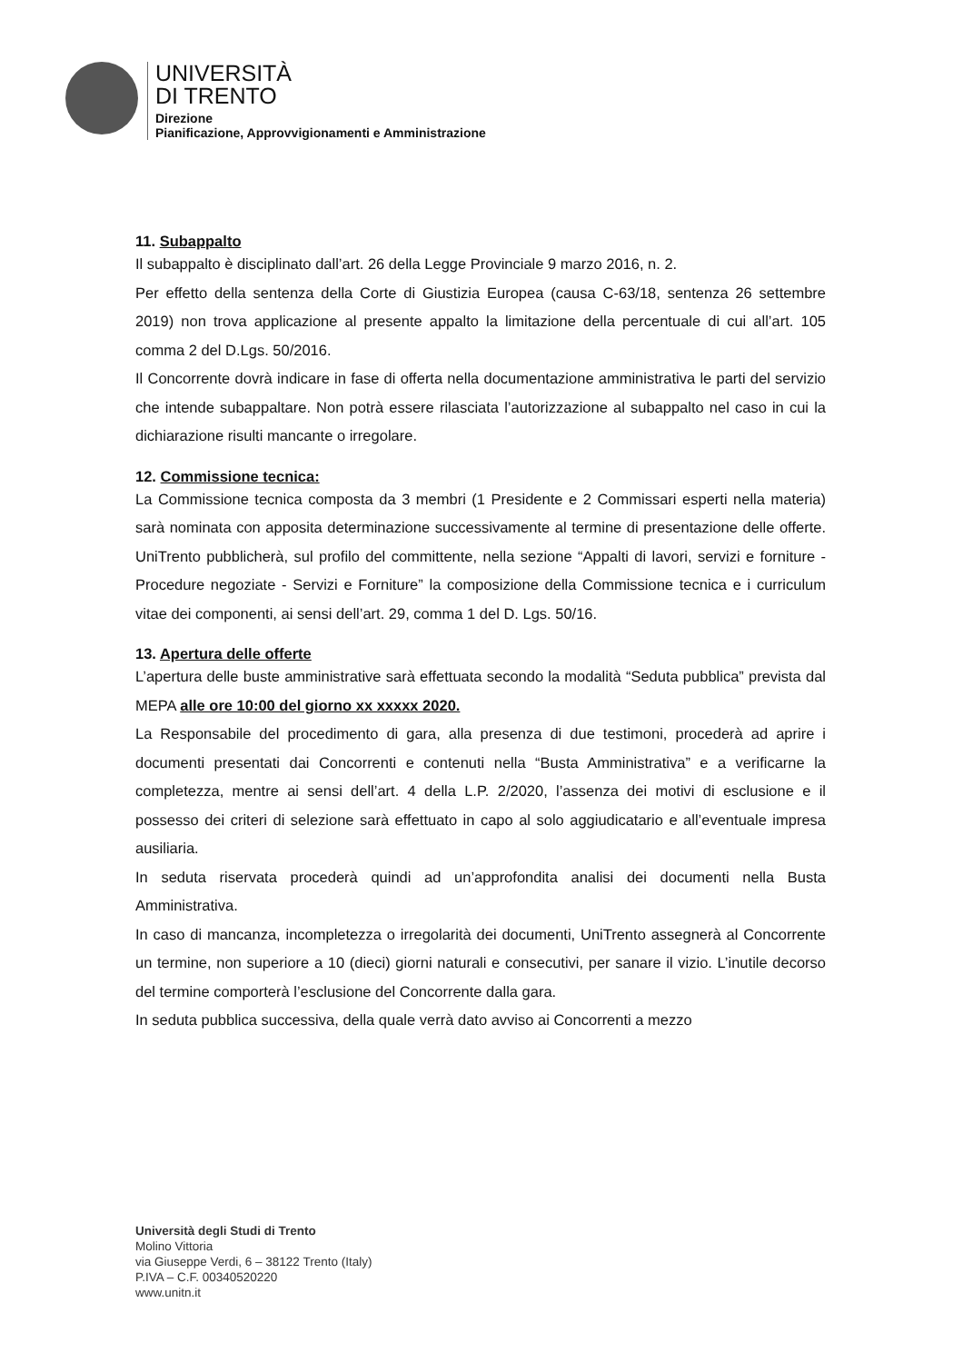UNIVERSITÀ
DI TRENTO
Direzione
Pianificazione, Approvvigionamenti e Amministrazione
11. Subappalto
Il subappalto è disciplinato dall’art. 26 della Legge Provinciale 9 marzo 2016, n. 2.
Per effetto della sentenza della Corte di Giustizia Europea (causa C-63/18, sentenza 26 settembre 2019) non trova applicazione al presente appalto la limitazione della percentuale di cui all’art. 105 comma 2 del D.Lgs. 50/2016.
Il Concorrente dovrà indicare in fase di offerta nella documentazione amministrativa le parti del servizio che intende subappaltare. Non potrà essere rilasciata l’autorizzazione al subappalto nel caso in cui la dichiarazione risulti mancante o irregolare.
12. Commissione tecnica:
La Commissione tecnica composta da 3 membri (1 Presidente e 2 Commissari esperti nella materia) sarà nominata con apposita determinazione successivamente al termine di presentazione delle offerte. UniTrento pubblicherà, sul profilo del committente, nella sezione “Appalti di lavori, servizi e forniture - Procedure negoziate - Servizi e Forniture” la composizione della Commissione tecnica e i curriculum vitae dei componenti, ai sensi dell’art. 29, comma 1 del D. Lgs. 50/16.
13. Apertura delle offerte
L’apertura delle buste amministrative sarà effettuata secondo la modalità “Seduta pubblica” prevista dal MEPA alle ore 10:00 del giorno xx xxxxx 2020.
La Responsabile del procedimento di gara, alla presenza di due testimoni, procederà ad aprire i documenti presentati dai Concorrenti e contenuti nella “Busta Amministrativa” e a verificarne la completezza, mentre ai sensi dell’art. 4 della L.P. 2/2020, l’assenza dei motivi di esclusione e il possesso dei criteri di selezione sarà effettuato in capo al solo aggiudicatario e all’eventuale impresa ausiliaria.
In seduta riservata procederà quindi ad un’approfondita analisi dei documenti nella Busta Amministrativa.
In caso di mancanza, incompletezza o irregolarità dei documenti, UniTrento assegnerà al Concorrente un termine, non superiore a 10 (dieci) giorni naturali e consecutivi, per sanare il vizio. L’inutile decorso del termine comporterà l’esclusione del Concorrente dalla gara.
In seduta pubblica successiva, della quale verrà dato avviso ai Concorrenti a mezzo
Università degli Studi di Trento
Molino Vittoria
via Giuseppe Verdi, 6 – 38122 Trento (Italy)
P.IVA – C.F. 00340520220
www.unitn.it